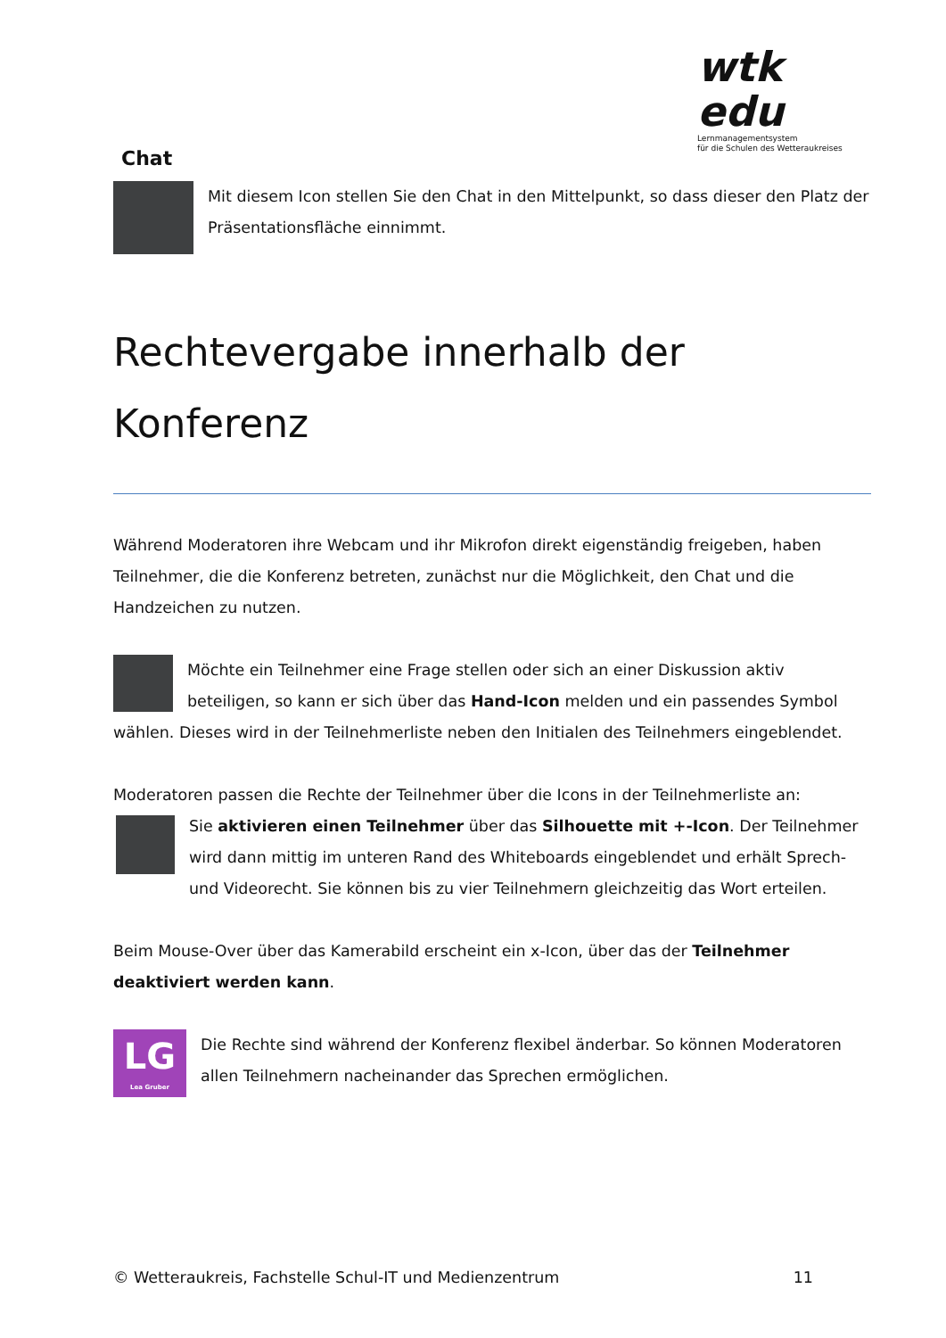wtk edu
Lernmanagementsystem
für die Schulen des Wetteraukreises
Chat
Mit diesem Icon stellen Sie den Chat in den Mittelpunkt, so dass dieser den Platz der Präsentationsfläche einnimmt.
Rechtevergabe innerhalb der Konferenz
Während Moderatoren ihre Webcam und ihr Mikrofon direkt eigenständig freigeben, haben Teilnehmer, die die Konferenz betreten, zunächst nur die Möglichkeit, den Chat und die Handzeichen zu nutzen.
Möchte ein Teilnehmer eine Frage stellen oder sich an einer Diskussion aktiv beteiligen, so kann er sich über das Hand-Icon melden und ein passendes Symbol wählen. Dieses wird in der Teilnehmerliste neben den Initialen des Teilnehmers eingeblendet.
Moderatoren passen die Rechte der Teilnehmer über die Icons in der Teilnehmerliste an:
Sie aktivieren einen Teilnehmer über das Silhouette mit +-Icon. Der Teilnehmer wird dann mittig im unteren Rand des Whiteboards eingeblendet und erhält Sprech- und Videorecht. Sie können bis zu vier Teilnehmern gleichzeitig das Wort erteilen.
Beim Mouse-Over über das Kamerabild erscheint ein x-Icon, über das der Teilnehmer deaktiviert werden kann.
LG
Lea Gruber Die Rechte sind während der Konferenz flexibel änderbar. So können Moderatoren allen Teilnehmern nacheinander das Sprechen ermöglichen.
© Wetteraukreis, Fachstelle Schul-IT und Medienzentrum 11